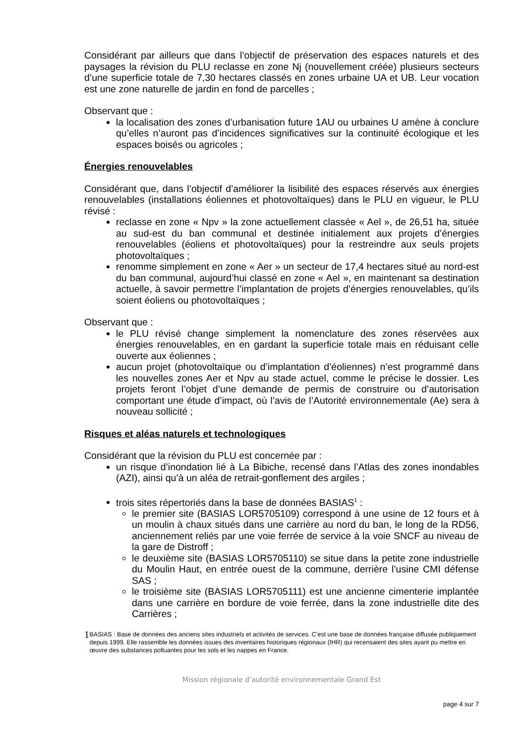Considérant par ailleurs que dans l’objectif de préservation des espaces naturels et des paysages la révision du PLU reclasse en zone Nj (nouvellement créée) plusieurs secteurs d’une superficie totale de 7,30 hectares classés en zones urbaine UA et UB. Leur vocation est une zone naturelle de jardin en fond de parcelles ;
Observant que :
la localisation des zones d’urbanisation future 1AU ou urbaines U amène à conclure qu’elles n’auront pas d’incidences significatives sur la continuité écologique et les espaces boisés ou agricoles ;
Énergies renouvelables
Considérant que, dans l’objectif d’améliorer la lisibilité des espaces réservés aux énergies renouvelables (installations éoliennes et photovoltaïques) dans le PLU en vigueur, le PLU révisé :
reclasse en zone « Npv » la zone actuellement classée « Ael », de 26,51 ha, située au sud-est du ban communal et destinée initialement aux projets d’énergies renouvelables (éoliens et photovoltaïques) pour la restreindre aux seuls projets photovoltaïques ;
renomme simplement en zone « Aer » un secteur de 17,4 hectares situé au nord-est du ban communal, aujourd’hui classé en zone « Ael », en maintenant sa destination actuelle, à savoir permettre l’implantation de projets d’énergies renouvelables, qu’ils soient éoliens ou photovoltaïques ;
Observant que :
le PLU révisé change simplement la nomenclature des zones réservées aux énergies renouvelables, en en gardant la superficie totale mais en réduisant celle ouverte aux éoliennes ;
aucun projet (photovoltaïque ou d’implantation d’éoliennes) n’est programmé dans les nouvelles zones Aer et Npv au stade actuel, comme le précise le dossier. Les projets feront l’objet d’une demande de permis de construire ou d’autorisation comportant une étude d’impact, où l’avis de l’Autorité environnementale (Ae) sera à nouveau sollicité ;
Risques et aléas naturels et technologiques
Considérant que la révision du PLU est concernée par :
un risque d’inondation lié à La Bibiche, recensé dans l’Atlas des zones inondables (AZI), ainsi qu’à un aléa de retrait-gonflement des argiles ;
trois sites répertoriés dans la base de données BASIAS<sup>1</sup> :
le premier site (BASIAS LOR5705109) correspond à une usine de 12 fours et à un moulin à chaux situés dans une carrière au nord du ban, le long de la RD56, anciennement reliés par une voie ferrée de service à la voie SNCF au niveau de la gare de Distroff ;
le deuxième site (BASIAS LOR5705110) se situe dans la petite zone industrielle du Moulin Haut, en entrée ouest de la commune, derrière l’usine CMI défense SAS ;
le troisième site (BASIAS LOR5705111) est une ancienne cimenterie implantée dans une carrière en bordure de voie ferrée, dans la zone industrielle dite des Carrières ;
1 BASIAS : Base de données des anciens sites industriels et activités de services. C’est une base de données française diffusée publiquement depuis 1999. Elle rassemble les données issues des inventaires historiques régionaux (IHR) qui recensaient des sites ayant pu mettre en œuvre des substances polluantes pour les sols et les nappes en France.
Mission régionale d’autorité environnementale Grand Est
page 4 sur 7